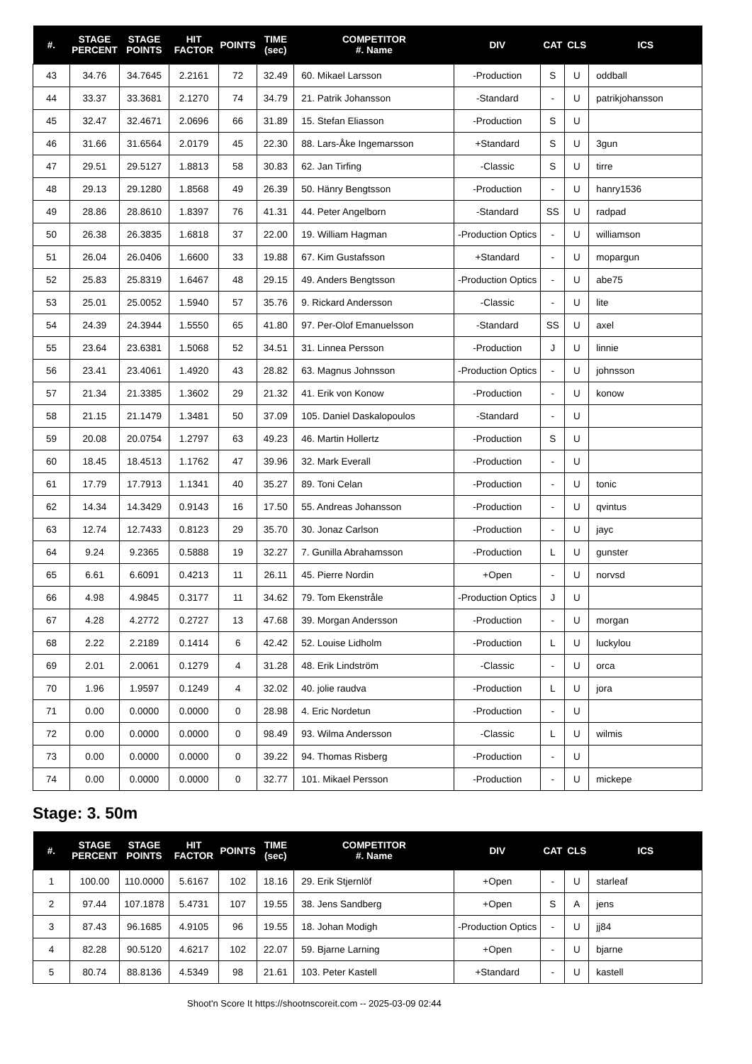| #. | STAGE PERCENT | STAGE POINTS | HIT FACTOR | POINTS | TIME (sec) | COMPETITOR #. Name | DIV | CAT | CLS | ICS |
| --- | --- | --- | --- | --- | --- | --- | --- | --- | --- | --- |
| 43 | 34.76 | 34.7645 | 2.2161 | 72 | 32.49 | 60. Mikael Larsson | -Production | S | U | oddball |
| 44 | 33.37 | 33.3681 | 2.1270 | 74 | 34.79 | 21. Patrik Johansson | -Standard | - | U | patrikjohansson |
| 45 | 32.47 | 32.4671 | 2.0696 | 66 | 31.89 | 15. Stefan Eliasson | -Production | S | U | |
| 46 | 31.66 | 31.6564 | 2.0179 | 45 | 22.30 | 88. Lars-Åke Ingemarsson | +Standard | S | U | 3gun |
| 47 | 29.51 | 29.5127 | 1.8813 | 58 | 30.83 | 62. Jan Tirfing | -Classic | S | U | tirre |
| 48 | 29.13 | 29.1280 | 1.8568 | 49 | 26.39 | 50. Hänry Bengtsson | -Production | - | U | hanry1536 |
| 49 | 28.86 | 28.8610 | 1.8397 | 76 | 41.31 | 44. Peter Angelborn | -Standard | SS | U | radpad |
| 50 | 26.38 | 26.3835 | 1.6818 | 37 | 22.00 | 19. William Hagman | -Production Optics | - | U | williamson |
| 51 | 26.04 | 26.0406 | 1.6600 | 33 | 19.88 | 67. Kim Gustafsson | +Standard | - | U | mopargun |
| 52 | 25.83 | 25.8319 | 1.6467 | 48 | 29.15 | 49. Anders Bengtsson | -Production Optics | - | U | abe75 |
| 53 | 25.01 | 25.0052 | 1.5940 | 57 | 35.76 | 9. Rickard Andersson | -Classic | - | U | lite |
| 54 | 24.39 | 24.3944 | 1.5550 | 65 | 41.80 | 97. Per-Olof Emanuelsson | -Standard | SS | U | axel |
| 55 | 23.64 | 23.6381 | 1.5068 | 52 | 34.51 | 31. Linnea Persson | -Production | J | U | linnie |
| 56 | 23.41 | 23.4061 | 1.4920 | 43 | 28.82 | 63. Magnus Johnsson | -Production Optics | - | U | johnsson |
| 57 | 21.34 | 21.3385 | 1.3602 | 29 | 21.32 | 41. Erik von Konow | -Production | - | U | konow |
| 58 | 21.15 | 21.1479 | 1.3481 | 50 | 37.09 | 105. Daniel Daskalopoulos | -Standard | - | U | |
| 59 | 20.08 | 20.0754 | 1.2797 | 63 | 49.23 | 46. Martin Hollertz | -Production | S | U | |
| 60 | 18.45 | 18.4513 | 1.1762 | 47 | 39.96 | 32. Mark Everall | -Production | - | U | |
| 61 | 17.79 | 17.7913 | 1.1341 | 40 | 35.27 | 89. Toni Celan | -Production | - | U | tonic |
| 62 | 14.34 | 14.3429 | 0.9143 | 16 | 17.50 | 55. Andreas Johansson | -Production | - | U | qvintus |
| 63 | 12.74 | 12.7433 | 0.8123 | 29 | 35.70 | 30. Jonaz Carlson | -Production | - | U | jayc |
| 64 | 9.24 | 9.2365 | 0.5888 | 19 | 32.27 | 7. Gunilla Abrahamsson | -Production | L | U | gunster |
| 65 | 6.61 | 6.6091 | 0.4213 | 11 | 26.11 | 45. Pierre Nordin | +Open | - | U | norvsd |
| 66 | 4.98 | 4.9845 | 0.3177 | 11 | 34.62 | 79. Tom Ekenstråle | -Production Optics | J | U | |
| 67 | 4.28 | 4.2772 | 0.2727 | 13 | 47.68 | 39. Morgan Andersson | -Production | - | U | morgan |
| 68 | 2.22 | 2.2189 | 0.1414 | 6 | 42.42 | 52. Louise Lidholm | -Production | L | U | luckylou |
| 69 | 2.01 | 2.0061 | 0.1279 | 4 | 31.28 | 48. Erik Lindström | -Classic | - | U | orca |
| 70 | 1.96 | 1.9597 | 0.1249 | 4 | 32.02 | 40. jolie raudva | -Production | L | U | jora |
| 71 | 0.00 | 0.0000 | 0.0000 | 0 | 28.98 | 4. Eric Nordetun | -Production | - | U | |
| 72 | 0.00 | 0.0000 | 0.0000 | 0 | 98.49 | 93. Wilma Andersson | -Classic | L | U | wilmis |
| 73 | 0.00 | 0.0000 | 0.0000 | 0 | 39.22 | 94. Thomas Risberg | -Production | - | U | |
| 74 | 0.00 | 0.0000 | 0.0000 | 0 | 32.77 | 101. Mikael Persson | -Production | - | U | mickepe |
Stage: 3. 50m
| #. | STAGE PERCENT | STAGE POINTS | HIT FACTOR | POINTS | TIME (sec) | COMPETITOR #. Name | DIV | CAT | CLS | ICS |
| --- | --- | --- | --- | --- | --- | --- | --- | --- | --- | --- |
| 1 | 100.00 | 110.0000 | 5.6167 | 102 | 18.16 | 29. Erik Stjernlöf | +Open | - | U | starleaf |
| 2 | 97.44 | 107.1878 | 5.4731 | 107 | 19.55 | 38. Jens Sandberg | +Open | S | A | jens |
| 3 | 87.43 | 96.1685 | 4.9105 | 96 | 19.55 | 18. Johan Modigh | -Production Optics | - | U | jj84 |
| 4 | 82.28 | 90.5120 | 4.6217 | 102 | 22.07 | 59. Bjarne Larning | +Open | - | U | bjarne |
| 5 | 80.74 | 88.8136 | 4.5349 | 98 | 21.61 | 103. Peter Kastell | +Standard | - | U | kastell |
Shoot'n Score It https://shootnscoreit.com -- 2025-03-09 02:44